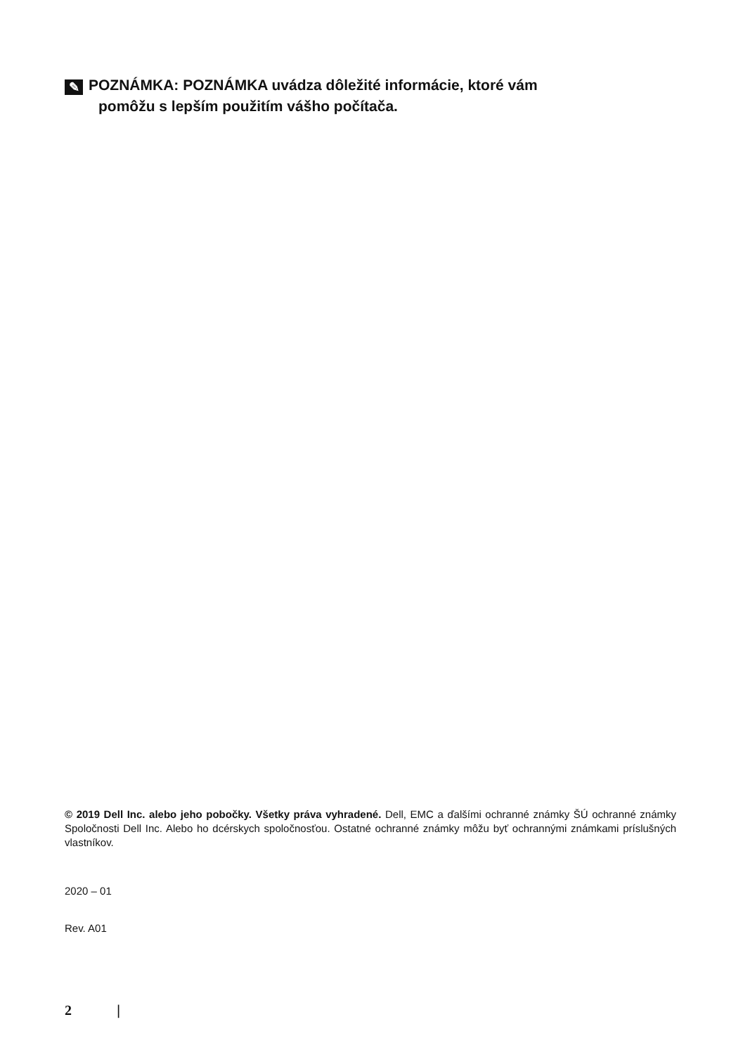✎ POZNÁMKA: POZNÁMKA uvádza dôležité informácie, ktoré vám
pomôžu s lepším použitím vášho počítača.
© 2019 Dell Inc. alebo jeho pobočky. Všetky práva vyhradené. Dell, EMC a ďalšími ochranné známky ŠÚ ochranné známky Spoločnosti Dell Inc. Alebo ho dcérskych spoločnosťou. Ostatné ochranné známky môžu byť ochrannými známkami príslušných vlastníkov.
2020 – 01
Rev. A01
2 |